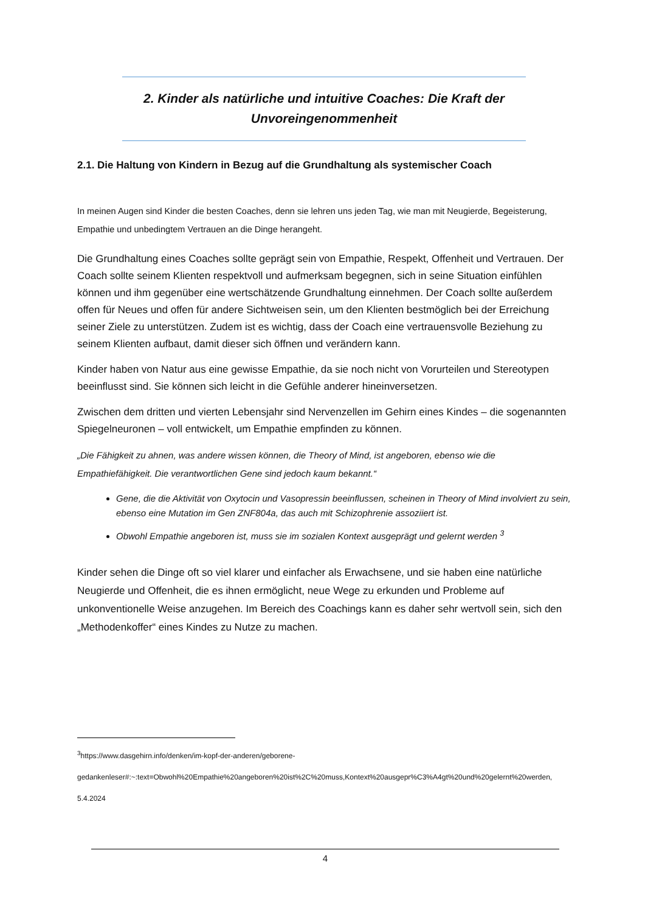2. Kinder als natürliche und intuitive Coaches: Die Kraft der Unvoreingenommenheit
2.1. Die Haltung von Kindern in Bezug auf die Grundhaltung als systemischer Coach
In meinen Augen sind Kinder die besten Coaches, denn sie lehren uns jeden Tag, wie man mit Neugierde, Begeisterung, Empathie und unbedingtem Vertrauen an die Dinge herangeht.
Die Grundhaltung eines Coaches sollte geprägt sein von Empathie, Respekt, Offenheit und Vertrauen. Der Coach sollte seinem Klienten respektvoll und aufmerksam begegnen, sich in seine Situation einfühlen können und ihm gegenüber eine wertschätzende Grundhaltung einnehmen. Der Coach sollte außerdem offen für Neues und offen für andere Sichtweisen sein, um den Klienten bestmöglich bei der Erreichung seiner Ziele zu unterstützen. Zudem ist es wichtig, dass der Coach eine vertrauensvolle Beziehung zu seinem Klienten aufbaut, damit dieser sich öffnen und verändern kann.
Kinder haben von Natur aus eine gewisse Empathie, da sie noch nicht von Vorurteilen und Stereotypen beeinflusst sind. Sie können sich leicht in die Gefühle anderer hineinversetzen.
Zwischen dem dritten und vierten Lebensjahr sind Nervenzellen im Gehirn eines Kindes – die sogenannten Spiegelneuronen – voll entwickelt, um Empathie empfinden zu können.
„Die Fähigkeit zu ahnen, was andere wissen können, die Theory of Mind, ist angeboren, ebenso wie die Empathiefähigkeit. Die verantwortlichen Gene sind jedoch kaum bekannt.“
Gene, die die Aktivität von Oxytocin und Vasopressin beeinflussen, scheinen in Theory of Mind involviert zu sein, ebenso eine Mutation im Gen ZNF804a, das auch mit Schizophrenie assoziiert ist.
Obwohl Empathie angeboren ist, muss sie im sozialen Kontext ausgeprägt und gelernt werden <sup>3</sup>
Kinder sehen die Dinge oft so viel klarer und einfacher als Erwachsene, und sie haben eine natürliche Neugierde und Offenheit, die es ihnen ermöglicht, neue Wege zu erkunden und Probleme auf unkonventionelle Weise anzugehen. Im Bereich des Coachings kann es daher sehr wertvoll sein, sich den „Methodenkoffer“ eines Kindes zu Nutze zu machen.
<sup>3</sup> https://www.dasgehirn.info/denken/im-kopf-der-anderen/geborene-gedankenleser#:~:text=Obwohl%20Empathie%20angeboren%20ist%2C%20muss,Kontext%20ausgepr%C3%A4gt%20und%20gelernt%20werden, 5.4.2024
4